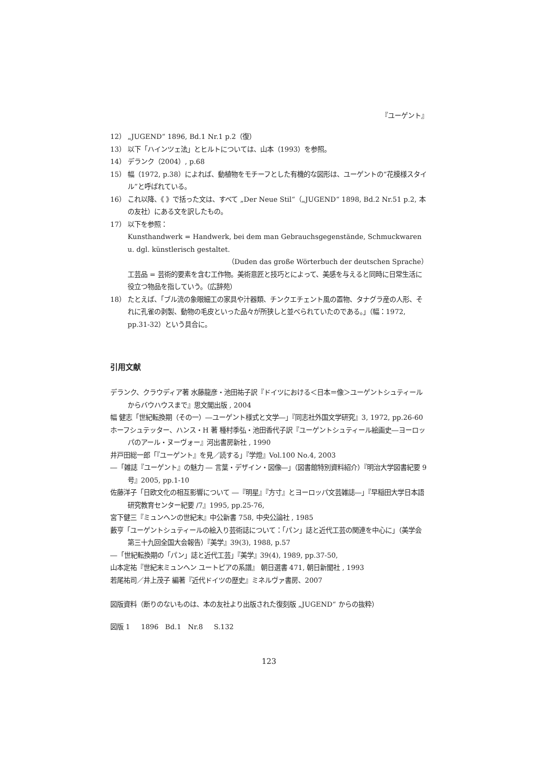『ユーゲント』
12） „JUGEND“ 1896, Bd.1 Nr.1 p.2（復）
13） 以下「ハインツェ法」とヒルトについては、山本（1993）を参照。
14） デランク（2004）, p.68
15） 幅（1972, p.38）によれば、動植物をモチーフとした有機的な図形は、ユーゲントの“花模様スタイル”と呼ばれている。
16） これ以降、《 》で括った文は、すべて „Der Neue Stil“（„JUGEND“ 1898, Bd.2 Nr.51 p.2, 本の友社）にある文を訳したもの。
17） 以下を参照：
Kunsthandwerk = Handwerk, bei dem man Gebrauchsgegenstände, Schmuckwaren u. dgl. künstlerisch gestaltet.
（Duden das große Wörterbuch der deutschen Sprache）
工芸品 = 芸術的要素を含む工作物。美術意匠と技巧とによって、美感を与えると同時に日常生活に役立つ物品を指していう。（広辞苑）
18） たとえば、「ブル流の象眼細工の家具や汁器類、チンクエチェント風の置物、タナグラ産の人形、それに孔雀の剥製、動物の毛皮といった品々が所狭しと並べられていたのである。」（幅：1972, pp.31-32）という具合に。
引用文献
デランク、クラウディア著 水藤龍彦・池田祐子訳『ドイツにおける＜日本＝像＞ユーゲントシュティールからバウハウスまで』思文閣出版 , 2004
幅 健志「世紀転換期（その一）―ユーゲント様式と文学―」『同志社外国文学研究』3, 1972, pp.26-60
ホーフシュテッター、ハンス・H 著 種村季弘・池田香代子訳『ユーゲントシュティール絵画史―ヨーロッパのアール・ヌーヴォー』河出書房新社 , 1990
井戸田総一郎「『ユーゲント』を見／読する」『学燈』Vol.100 No.4, 2003
―「雑誌『ユーゲント』の魅力 ― 言葉・デザイン・図像―」（図書館特別資料紹介）『明治大学図書紀要 9 号』2005, pp.1-10
佐藤洋子「日欧文化の相互影響について ―『明星』『方寸』とヨーロッパ文芸雑誌―」『早稲田大学日本語研究教育センター紀要 /7』1995, pp.25-76,
宮下健三『ミュンヘンの世紀末』中公新書 758, 中央公論社 , 1985
藪亨「ユーゲントシュティールの絵入り芸術誌について：「パン」誌と近代工芸の関連を中心に」（美学会第三十九回全国大会報告）『美学』39(3), 1988, p.57
―「世紀転換期の「パン」誌と近代工芸」『美学』39(4), 1989, pp.37-50,
山本定祐『世紀末ミュンヘン ユートピアの系譜』 朝日選書 471, 朝日新聞社 , 1993
若尾祐司／井上茂子 編著『近代ドイツの歴史』ミネルヴァ書房、2007
図版資料（断りのないものは、本の友社より出版された復刻版 „JUGEND“ からの抜粋）
図版 1 1896 Bd.1 Nr.8 S.132
123